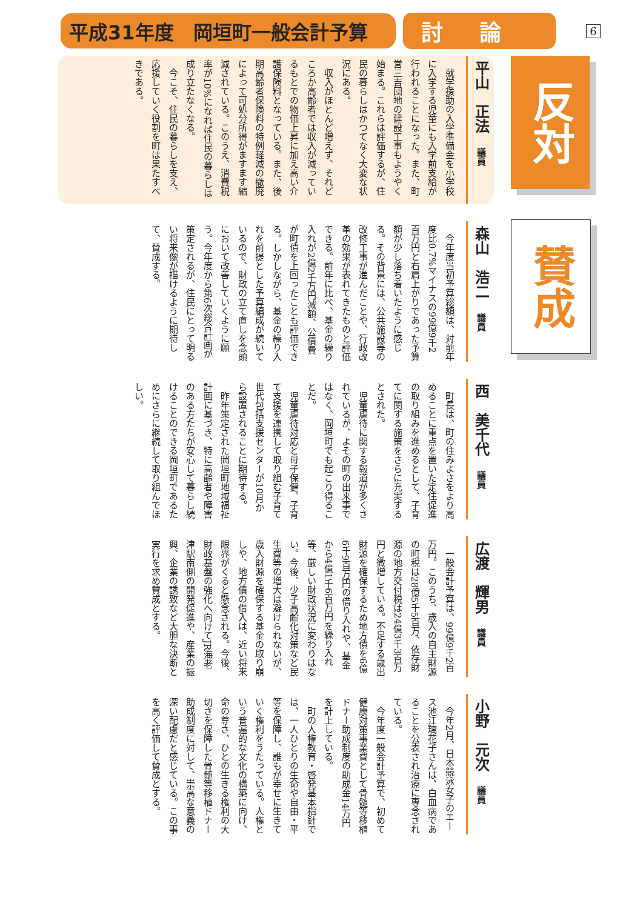平成31年度　岡垣町一般会計予算 討論
6
平山　正法　議員
就学援助の入学準備金を小学校に入学する児童にも入学前支給が行われることになった。また、町営三吉団地の建設工事もようやく始まる。これらは評価するが、住民の暮らしはかつてなく大変な状況にある。
収入がほとんど増えず、それどころか高齢者では収入が減っているもとでの物価上昇に加え高い介護保険料となっている。また、後期高齢者保険料の特例軽減の撤廃によって可処分所得がますます縮減されている。このうえ、消費税率が10%になれば住民の暮らしは成り立たなくなる。
今こそ、住民の暮らしを支え、応援していく役割を町は果たすべきである。
森山　浩二　議員
今年度当初予算総額は、対前年度比0.7%マイナスの99億9千2百万円と右肩上がりであった予算額が少し落ち着いたように感じる。その背景には、公共施設等の改修工事が進んだことや、行政改革の効果が表れてきたものと評価できる。前年に比べ、基金の繰り入れが2億2千万円減額、公債費が町債を上回ったことも評価できる。しかしながら、基金の繰り入れを前提とした予算編成が続いているので、財政の立て直しを念頭において改善していくように願う。今年度から第6次総合計画が策定されるが、住民にとって明るい将来像が描けるように期待して、賛成する。
西　美千代　議員
町長は、町の住みよさをより高めることに重点を置いた定住促進の取り組みを進めるとして、子育てに関する施策をさらに充実するとされた。
児童虐待に関する報道が多くされているが、よその町の出来事ではなく、岡垣町でも起こり得ることだ。
児童虐待対応と母子保健、子育て支援を連携して取り組む子育て世代包括支援センターが10月から設置されることに期待する。
昨年策定された岡垣町地域福祉計画に基づき、特に高齢者や障害のある方たちが安心して暮らし続けることのできる岡垣町であるためにさらに継続して取り組んでほしい。
広渡　輝男　議員
一般会計予算は、99億9千2百万円。このうち、歳入の自主財源の町税は28億5千5百万、依存財源の地方交付税は24億3千3百万円と微増している。不足する歳出財源を確保するため地方債を6億6千9百万円の借り入れや、基金から4億1千6百万円を繰り入れ等、厳しい財政状況に変わりはない。今後、少子高齢化対策など民生費等の増大は避けられないが、歳入財源を確保する基金の取り崩しや、地方債の借入は、近い将来限界がくると懸念される。今後、財政基盤の強化へ向けてJR海老津駅南側の開発促進や、産業の振興、企業の誘致など大胆な決断と実行を求め賛成とする。
小野　元次　議員
今年2月、日本競泳女子のエース池江璃花子さんは、白血病であることを公表され治療に専念されている。
今年度一般会計予算で、初めて健康対策事業費として骨髄等移植ドナー助成制度の助成金14万円を計上している。
町の人権教育・啓発基本指針では、一人ひとりの生命や自由・平等を保障し、誰もが幸せに生きていく権利をうたっている。人権という普遍的な文化の構築に向け、命の尊さ、ひとの生きる権利の大切さを保障した骨髄等移植ドナー助成制度に対して、崇高な意義の深い配慮だと感じている。この事を高く評価して賛成とする。
反対
賛成